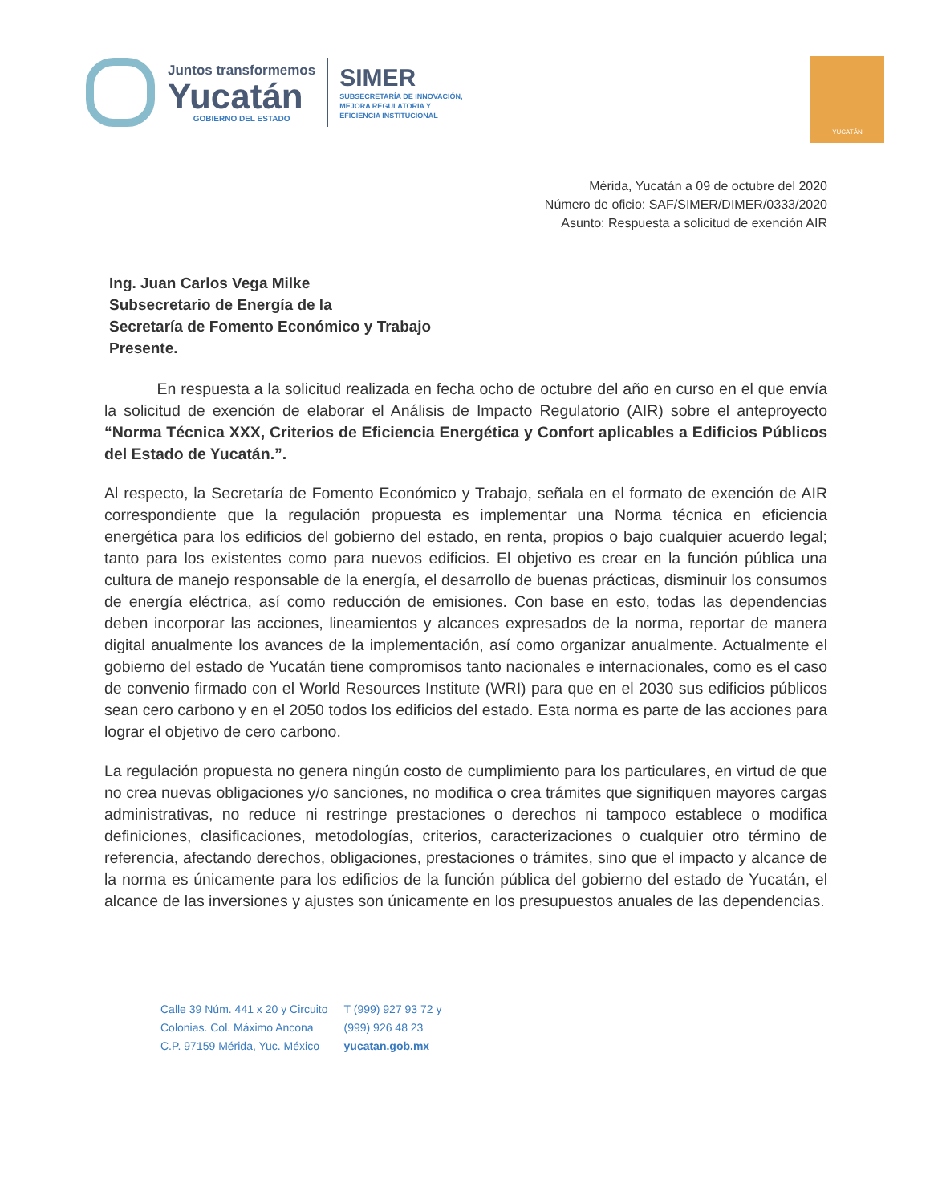Juntos transformemos
Yucatán
GOBIERNO DEL ESTADO
SIMER
SUBSECRETARÍA DE INNOVACIÓN,
MEJORA REGULATORIA Y
EFICIENCIA INSTITUCIONAL
YUCATÁN
Mérida, Yucatán a 09 de octubre del 2020
Número de oficio: SAF/SIMER/DIMER/0333/2020
Asunto: Respuesta a solicitud de exención AIR
Ing. Juan Carlos Vega Milke
Subsecretario de Energía de la
Secretaría de Fomento Económico y Trabajo
Presente.
En respuesta a la solicitud realizada en fecha ocho de octubre del año en curso en el que envía la solicitud de exención de elaborar el Análisis de Impacto Regulatorio (AIR) sobre el anteproyecto “Norma Técnica XXX, Criterios de Eficiencia Energética y Confort aplicables a Edificios Públicos del Estado de Yucatán.”.
Al respecto, la Secretaría de Fomento Económico y Trabajo, señala en el formato de exención de AIR correspondiente que la regulación propuesta es implementar una Norma técnica en eficiencia energética para los edificios del gobierno del estado, en renta, propios o bajo cualquier acuerdo legal; tanto para los existentes como para nuevos edificios. El objetivo es crear en la función pública una cultura de manejo responsable de la energía, el desarrollo de buenas prácticas, disminuir los consumos de energía eléctrica, así como reducción de emisiones. Con base en esto, todas las dependencias deben incorporar las acciones, lineamientos y alcances expresados de la norma, reportar de manera digital anualmente los avances de la implementación, así como organizar anualmente. Actualmente el gobierno del estado de Yucatán tiene compromisos tanto nacionales e internacionales, como es el caso de convenio firmado con el World Resources Institute (WRI) para que en el 2030 sus edificios públicos sean cero carbono y en el 2050 todos los edificios del estado. Esta norma es parte de las acciones para lograr el objetivo de cero carbono.
La regulación propuesta no genera ningún costo de cumplimiento para los particulares, en virtud de que no crea nuevas obligaciones y/o sanciones, no modifica o crea trámites que signifiquen mayores cargas administrativas, no reduce ni restringe prestaciones o derechos ni tampoco establece o modifica definiciones, clasificaciones, metodologías, criterios, caracterizaciones o cualquier otro término de referencia, afectando derechos, obligaciones, prestaciones o trámites, sino que el impacto y alcance de la norma es únicamente para los edificios de la función pública del gobierno del estado de Yucatán, el alcance de las inversiones y ajustes son únicamente en los presupuestos anuales de las dependencias.
Calle 39 Núm. 441 x 20 y Circuito
Colonias. Col. Máximo Ancona
C.P. 97159 Mérida, Yuc. México
T (999) 927 93 72 y
(999) 926 48 23
yucatan.gob.mx